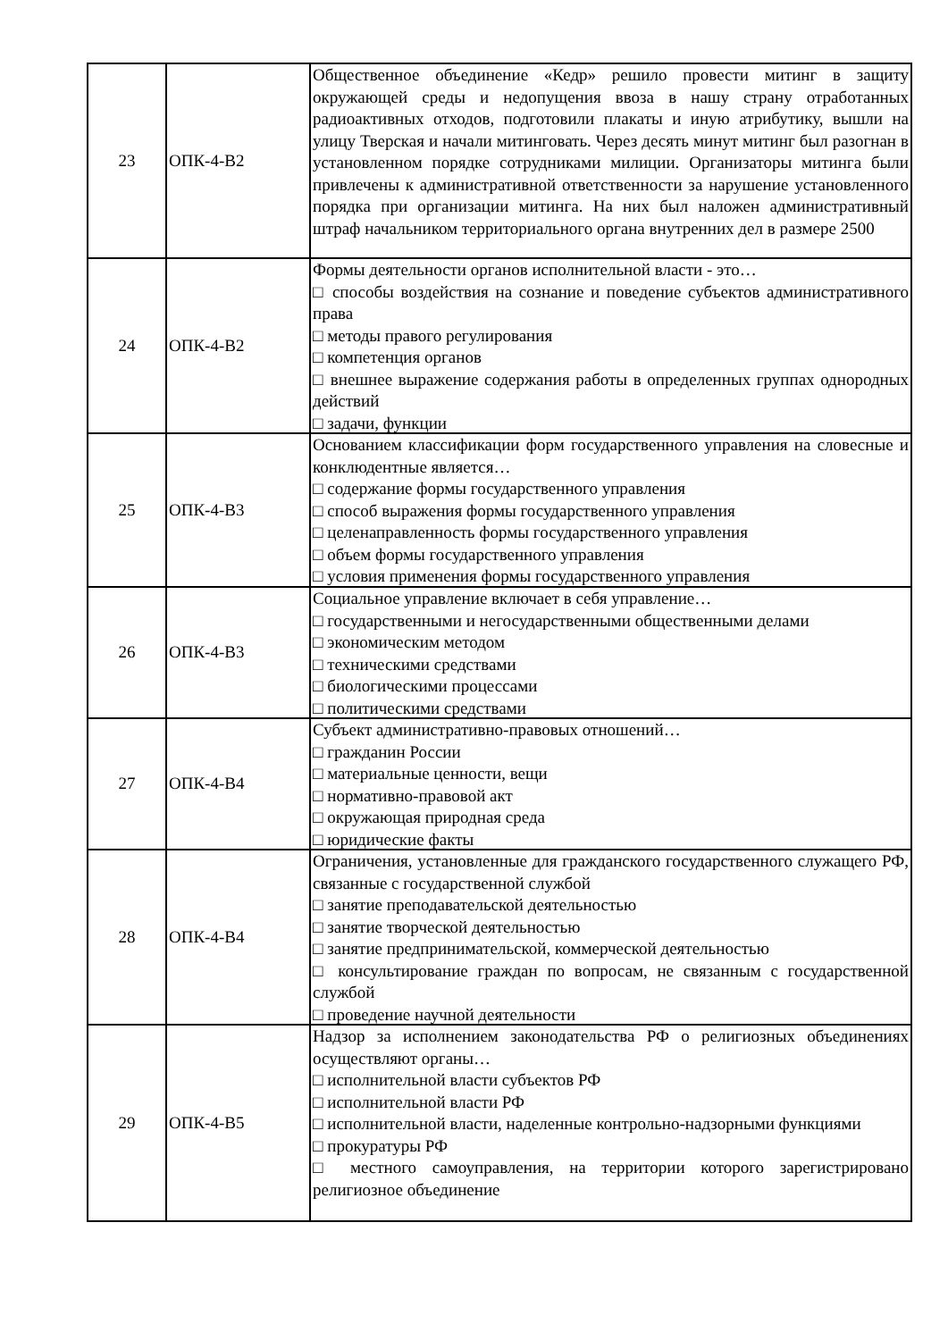| 23 | ОПК-4-В2 | Общественное объединение «Кедр» решило провести митинг в защиту окружающей среды и недопущения ввоза в нашу страну отработанных радиоактивных отходов, подготовили плакаты и иную атрибутику, вышли на улицу Тверская и начали митинговать. Через десять минут митинг был разогнан в установленном порядке сотрудниками милиции. Организаторы митинга были привлечены к административной ответственности за нарушение установленного порядка при организации митинга. На них был наложен административный штраф начальником территориального органа внутренних дел в размере 2500 |
| 24 | ОПК-4-В2 | Формы деятельности органов исполнительной власти - это… □ способы воздействия на сознание и поведение субъектов административного права □ методы правого регулирования □ компетенция органов □ внешнее выражение содержания работы в определенных группах однородных действий □ задачи, функции |
| 25 | ОПК-4-В3 | Основанием классификации форм государственного управления на словесные и конклюдентные является… □ содержание формы государственного управления □ способ выражения формы государственного управления □ целенаправленность формы государственного управления □ объем формы государственного управления □ условия применения формы государственного управления |
| 26 | ОПК-4-В3 | Социальное управление включает в себя управление… □ государственными и негосударственными общественными делами □ экономическим методом □ техническими средствами □ биологическими процессами □ политическими средствами |
| 27 | ОПК-4-В4 | Субъект административно-правовых отношений… □ гражданин России □ материальные ценности, вещи □ нормативно-правовой акт □ окружающая природная среда □ юридические факты |
| 28 | ОПК-4-В4 | Ограничения, установленные для гражданского государственного служащего РФ, связанные с государственной службой □ занятие преподавательской деятельностью □ занятие творческой деятельностью □ занятие предпринимательской, коммерческой деятельностью □ консультирование граждан по вопросам, не связанным с государственной службой □ проведение научной деятельности |
| 29 | ОПК-4-В5 | Надзор за исполнением законодательства РФ о религиозных объединениях осуществляют органы… □ исполнительной власти субъектов РФ □ исполнительной власти РФ □ исполнительной власти, наделенные контрольно-надзорными функциями □ прокуратуры РФ □ местного самоуправления, на территории которого зарегистрировано религиозное объединение |